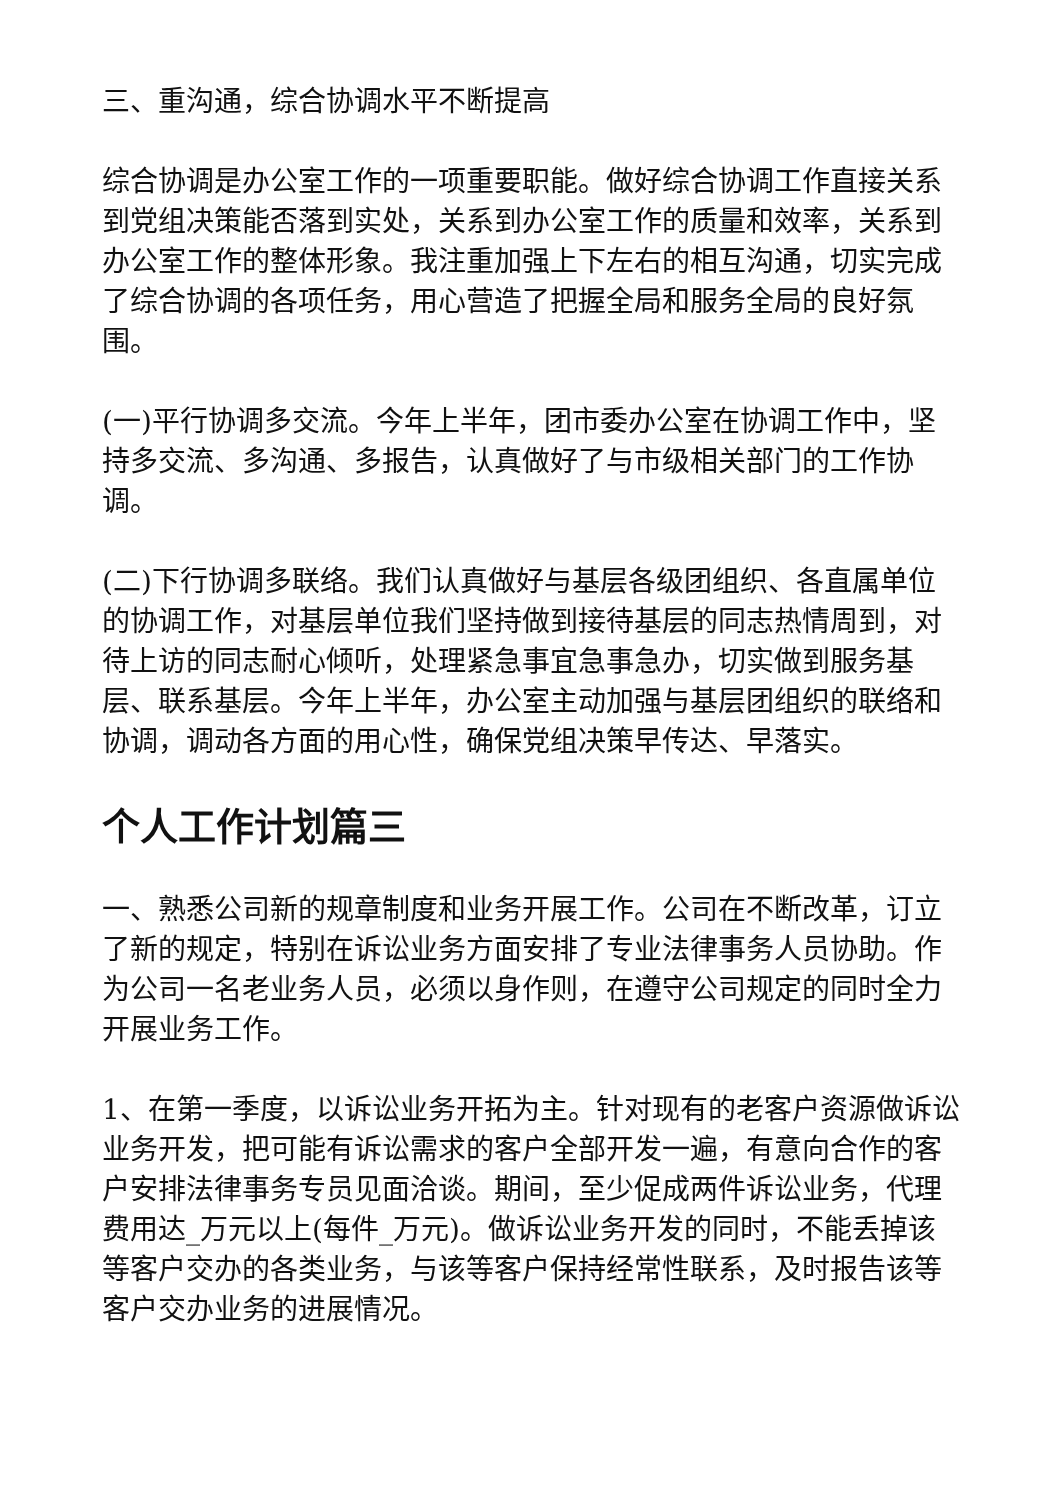三、重沟通，综合协调水平不断提高
综合协调是办公室工作的一项重要职能。做好综合协调工作直接关系到党组决策能否落到实处，关系到办公室工作的质量和效率，关系到办公室工作的整体形象。我注重加强上下左右的相互沟通，切实完成了综合协调的各项任务，用心营造了把握全局和服务全局的良好氛围。
(一)平行协调多交流。今年上半年，团市委办公室在协调工作中，坚持多交流、多沟通、多报告，认真做好了与市级相关部门的工作协调。
(二)下行协调多联络。我们认真做好与基层各级团组织、各直属单位的协调工作，对基层单位我们坚持做到接待基层的同志热情周到，对待上访的同志耐心倾听，处理紧急事宜急事急办，切实做到服务基层、联系基层。今年上半年，办公室主动加强与基层团组织的联络和协调，调动各方面的用心性，确保党组决策早传达、早落实。
个人工作计划篇三
一、熟悉公司新的规章制度和业务开展工作。公司在不断改革，订立了新的规定，特别在诉讼业务方面安排了专业法律事务人员协助。作为公司一名老业务人员，必须以身作则，在遵守公司规定的同时全力开展业务工作。
1、在第一季度，以诉讼业务开拓为主。针对现有的老客户资源做诉讼业务开发，把可能有诉讼需求的客户全部开发一遍，有意向合作的客户安排法律事务专员见面洽谈。期间，至少促成两件诉讼业务，代理费用达_万元以上(每件_万元)。做诉讼业务开发的同时，不能丢掉该等客户交办的各类业务，与该等客户保持经常性联系，及时报告该等客户交办业务的进展情况。